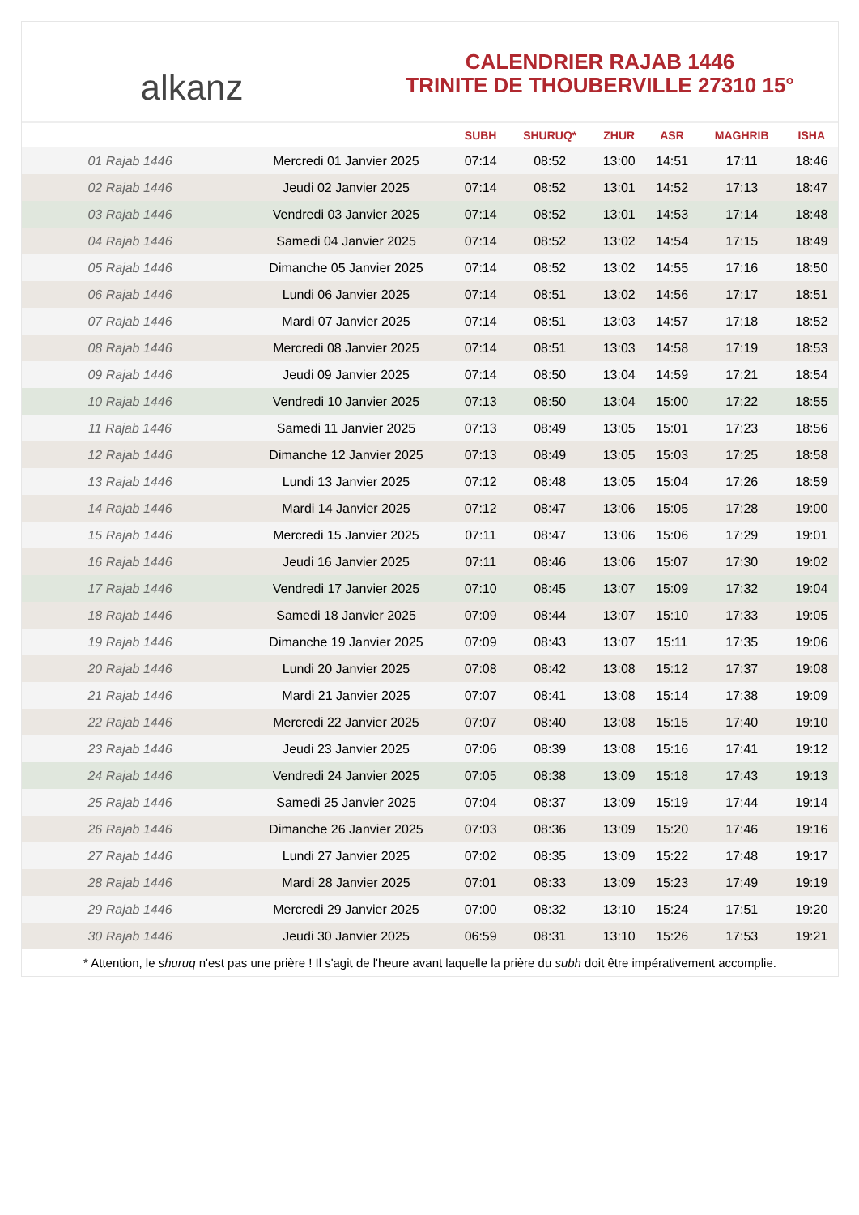alkanz
CALENDRIER RAJAB 1446
TRINITE DE THOUBERVILLE 27310 15°
| | | SUBH | SHURUQ* | ZHUR | ASR | MAGHRIB | ISHA |
| --- | --- | --- | --- | --- | --- | --- | --- |
| 01 Rajab 1446 | Mercredi 01 Janvier 2025 | 07:14 | 08:52 | 13:00 | 14:51 | 17:11 | 18:46 |
| 02 Rajab 1446 | Jeudi 02 Janvier 2025 | 07:14 | 08:52 | 13:01 | 14:52 | 17:13 | 18:47 |
| 03 Rajab 1446 | Vendredi 03 Janvier 2025 | 07:14 | 08:52 | 13:01 | 14:53 | 17:14 | 18:48 |
| 04 Rajab 1446 | Samedi 04 Janvier 2025 | 07:14 | 08:52 | 13:02 | 14:54 | 17:15 | 18:49 |
| 05 Rajab 1446 | Dimanche 05 Janvier 2025 | 07:14 | 08:52 | 13:02 | 14:55 | 17:16 | 18:50 |
| 06 Rajab 1446 | Lundi 06 Janvier 2025 | 07:14 | 08:51 | 13:02 | 14:56 | 17:17 | 18:51 |
| 07 Rajab 1446 | Mardi 07 Janvier 2025 | 07:14 | 08:51 | 13:03 | 14:57 | 17:18 | 18:52 |
| 08 Rajab 1446 | Mercredi 08 Janvier 2025 | 07:14 | 08:51 | 13:03 | 14:58 | 17:19 | 18:53 |
| 09 Rajab 1446 | Jeudi 09 Janvier 2025 | 07:14 | 08:50 | 13:04 | 14:59 | 17:21 | 18:54 |
| 10 Rajab 1446 | Vendredi 10 Janvier 2025 | 07:13 | 08:50 | 13:04 | 15:00 | 17:22 | 18:55 |
| 11 Rajab 1446 | Samedi 11 Janvier 2025 | 07:13 | 08:49 | 13:05 | 15:01 | 17:23 | 18:56 |
| 12 Rajab 1446 | Dimanche 12 Janvier 2025 | 07:13 | 08:49 | 13:05 | 15:03 | 17:25 | 18:58 |
| 13 Rajab 1446 | Lundi 13 Janvier 2025 | 07:12 | 08:48 | 13:05 | 15:04 | 17:26 | 18:59 |
| 14 Rajab 1446 | Mardi 14 Janvier 2025 | 07:12 | 08:47 | 13:06 | 15:05 | 17:28 | 19:00 |
| 15 Rajab 1446 | Mercredi 15 Janvier 2025 | 07:11 | 08:47 | 13:06 | 15:06 | 17:29 | 19:01 |
| 16 Rajab 1446 | Jeudi 16 Janvier 2025 | 07:11 | 08:46 | 13:06 | 15:07 | 17:30 | 19:02 |
| 17 Rajab 1446 | Vendredi 17 Janvier 2025 | 07:10 | 08:45 | 13:07 | 15:09 | 17:32 | 19:04 |
| 18 Rajab 1446 | Samedi 18 Janvier 2025 | 07:09 | 08:44 | 13:07 | 15:10 | 17:33 | 19:05 |
| 19 Rajab 1446 | Dimanche 19 Janvier 2025 | 07:09 | 08:43 | 13:07 | 15:11 | 17:35 | 19:06 |
| 20 Rajab 1446 | Lundi 20 Janvier 2025 | 07:08 | 08:42 | 13:08 | 15:12 | 17:37 | 19:08 |
| 21 Rajab 1446 | Mardi 21 Janvier 2025 | 07:07 | 08:41 | 13:08 | 15:14 | 17:38 | 19:09 |
| 22 Rajab 1446 | Mercredi 22 Janvier 2025 | 07:07 | 08:40 | 13:08 | 15:15 | 17:40 | 19:10 |
| 23 Rajab 1446 | Jeudi 23 Janvier 2025 | 07:06 | 08:39 | 13:08 | 15:16 | 17:41 | 19:12 |
| 24 Rajab 1446 | Vendredi 24 Janvier 2025 | 07:05 | 08:38 | 13:09 | 15:18 | 17:43 | 19:13 |
| 25 Rajab 1446 | Samedi 25 Janvier 2025 | 07:04 | 08:37 | 13:09 | 15:19 | 17:44 | 19:14 |
| 26 Rajab 1446 | Dimanche 26 Janvier 2025 | 07:03 | 08:36 | 13:09 | 15:20 | 17:46 | 19:16 |
| 27 Rajab 1446 | Lundi 27 Janvier 2025 | 07:02 | 08:35 | 13:09 | 15:22 | 17:48 | 19:17 |
| 28 Rajab 1446 | Mardi 28 Janvier 2025 | 07:01 | 08:33 | 13:09 | 15:23 | 17:49 | 19:19 |
| 29 Rajab 1446 | Mercredi 29 Janvier 2025 | 07:00 | 08:32 | 13:10 | 15:24 | 17:51 | 19:20 |
| 30 Rajab 1446 | Jeudi 30 Janvier 2025 | 06:59 | 08:31 | 13:10 | 15:26 | 17:53 | 19:21 |
* Attention, le shuruq n'est pas une prière ! Il s'agit de l'heure avant laquelle la prière du subh doit être impérativement accomplie.